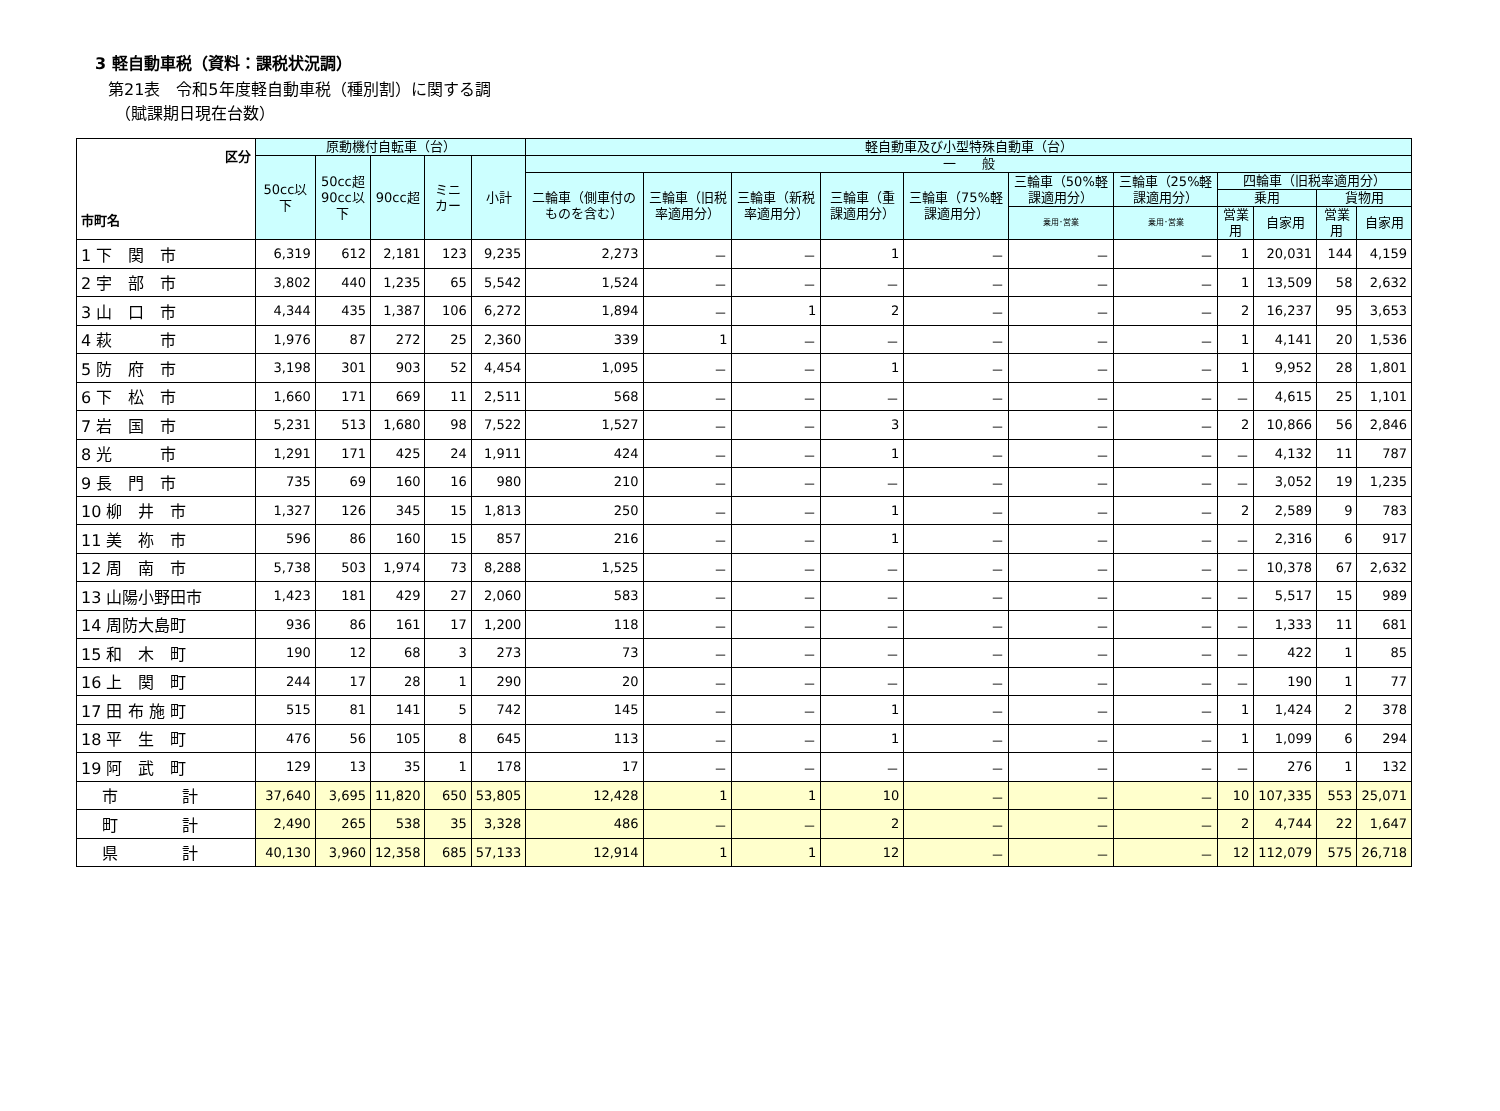3 軽自動車税（資料：課税状況調）
第21表　令和5年度軽自動車税（種別割）に関する調
（賦課期日現在台数）
| 区分 市町名 | 原動機付自転車（台） | | | | | 軽自動車及び小型特殊自動車（台） | | | | | | | | | | |
| --- | --- | --- | --- | --- | --- | --- | --- | --- | --- | --- | --- | --- | --- | --- | --- | --- |
| | 50cc以下 | 50cc超 90cc以下 | 90cc超 | ミニカー | 小計 | 一 般 | | | | | | | | | | |
| | | | | | | 二輪車（側車付のものを含む） | 三輪車（旧税率適用分） | 三輪車（新税率適用分） | 三輪車（重課適用分） | 三輪車（75%軽課適用分） | 三輪車（50%軽課適用分） | 三輪車（25%軽課適用分） | 四輪車（旧税率適用分） | | | |
| | | | | | | | | | | | | | 乗用 | | 貨物用 | |
| | | | | | | | | | | | 乗用･営業 | 乗用･営業 | 営業用 | 自家用 | 営業用 | 自家用 |
| 1 下 関 市 | 6,319 | 612 | 2,181 | 123 | 9,235 | 2,273 | － | － | 1 | － | － | － | 1 | 20,031 | 144 | 4,159 |
| 2 宇 部 市 | 3,802 | 440 | 1,235 | 65 | 5,542 | 1,524 | － | － | － | － | － | － | 1 | 13,509 | 58 | 2,632 |
| 3 山 口 市 | 4,344 | 435 | 1,387 | 106 | 6,272 | 1,894 | － | 1 | 2 | － | － | － | 2 | 16,237 | 95 | 3,653 |
| 4 萩 市 | 1,976 | 87 | 272 | 25 | 2,360 | 339 | 1 | － | － | － | － | － | 1 | 4,141 | 20 | 1,536 |
| 5 防 府 市 | 3,198 | 301 | 903 | 52 | 4,454 | 1,095 | － | － | 1 | － | － | － | 1 | 9,952 | 28 | 1,801 |
| 6 下 松 市 | 1,660 | 171 | 669 | 11 | 2,511 | 568 | － | － | － | － | － | － | － | 4,615 | 25 | 1,101 |
| 7 岩 国 市 | 5,231 | 513 | 1,680 | 98 | 7,522 | 1,527 | － | － | 3 | － | － | － | 2 | 10,866 | 56 | 2,846 |
| 8 光 市 | 1,291 | 171 | 425 | 24 | 1,911 | 424 | － | － | 1 | － | － | － | － | 4,132 | 11 | 787 |
| 9 長 門 市 | 735 | 69 | 160 | 16 | 980 | 210 | － | － | － | － | － | － | － | 3,052 | 19 | 1,235 |
| 10 柳 井 市 | 1,327 | 126 | 345 | 15 | 1,813 | 250 | － | － | 1 | － | － | － | 2 | 2,589 | 9 | 783 |
| 11 美 祢 市 | 596 | 86 | 160 | 15 | 857 | 216 | － | － | 1 | － | － | － | － | 2,316 | 6 | 917 |
| 12 周 南 市 | 5,738 | 503 | 1,974 | 73 | 8,288 | 1,525 | － | － | － | － | － | － | － | 10,378 | 67 | 2,632 |
| 13 山陽小野田市 | 1,423 | 181 | 429 | 27 | 2,060 | 583 | － | － | － | － | － | － | － | 5,517 | 15 | 989 |
| 14 周防大島町 | 936 | 86 | 161 | 17 | 1,200 | 118 | － | － | － | － | － | － | － | 1,333 | 11 | 681 |
| 15 和 木 町 | 190 | 12 | 68 | 3 | 273 | 73 | － | － | － | － | － | － | － | 422 | 1 | 85 |
| 16 上 関 町 | 244 | 17 | 28 | 1 | 290 | 20 | － | － | － | － | － | － | － | 190 | 1 | 77 |
| 17 田 布 施 町 | 515 | 81 | 141 | 5 | 742 | 145 | － | － | 1 | － | － | － | 1 | 1,424 | 2 | 378 |
| 18 平 生 町 | 476 | 56 | 105 | 8 | 645 | 113 | － | － | 1 | － | － | － | 1 | 1,099 | 6 | 294 |
| 19 阿 武 町 | 129 | 13 | 35 | 1 | 178 | 17 | － | － | － | － | － | － | － | 276 | 1 | 132 |
| 市 計 | 37,640 | 3,695 | 11,820 | 650 | 53,805 | 12,428 | 1 | 1 | 10 | － | － | － | 10 | 107,335 | 553 | 25,071 |
| 町 計 | 2,490 | 265 | 538 | 35 | 3,328 | 486 | － | － | 2 | － | － | － | 2 | 4,744 | 22 | 1,647 |
| 県 計 | 40,130 | 3,960 | 12,358 | 685 | 57,133 | 12,914 | 1 | 1 | 12 | － | － | － | 12 | 112,079 | 575 | 26,718 |